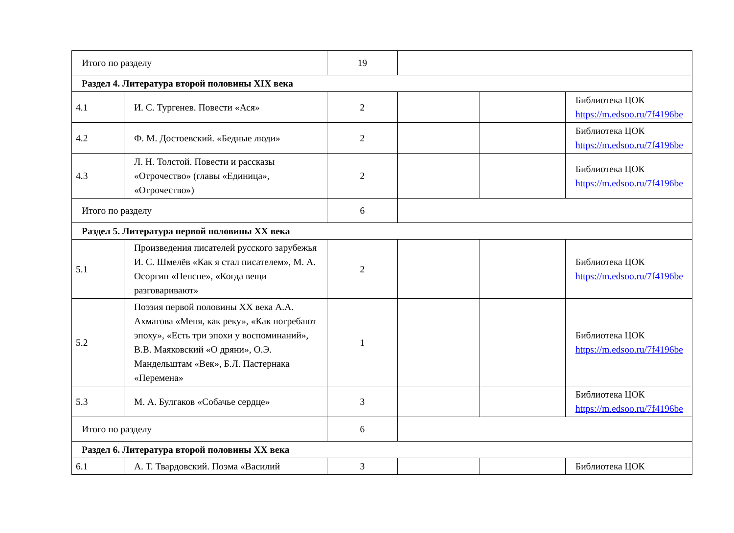| Итого по разделу | | 19 | | | |
| Раздел 4. Литература второй половины XIX века | | | | | |
| 4.1 | И. С. Тургенев. Повести «Ася» | 2 | | | Библиотека ЦОК https://m.edsoo.ru/7f4196be |
| 4.2 | Ф. М. Достоевский. «Бедные люди» | 2 | | | Библиотека ЦОК https://m.edsoo.ru/7f4196be |
| 4.3 | Л. Н. Толстой. Повести и рассказы «Отрочество» (главы «Единица», «Отрочество») | 2 | | | Библиотека ЦОК https://m.edsoo.ru/7f4196be |
| Итого по разделу | | 6 | | | |
| Раздел 5. Литература первой половины XX века | | | | | |
| 5.1 | Произведения писателей русского зарубежья И. С. Шмелёв «Как я стал писателем», М. А. Осоргин «Пенсне», «Когда вещи разговаривают» | 2 | | | Библиотека ЦОК https://m.edsoo.ru/7f4196be |
| 5.2 | Поэзия первой половины XX века А.А. Ахматова «Меня, как реку», «Как погребают эпоху», «Есть три эпохи у воспоминаний», В.В. Маяковский «О дряни», О.Э. Мандельштам «Век», Б.Л. Пастернака «Перемена» | 1 | | | Библиотека ЦОК https://m.edsoo.ru/7f4196be |
| 5.3 | М. А. Булгаков «Собачье сердце» | 3 | | | Библиотека ЦОК https://m.edsoo.ru/7f4196be |
| Итого по разделу | | 6 | | | |
| Раздел 6. Литература второй половины XX века | | | | | |
| 6.1 | А. Т. Твардовский. Поэма «Василий | 3 | | | Библиотека ЦОК |